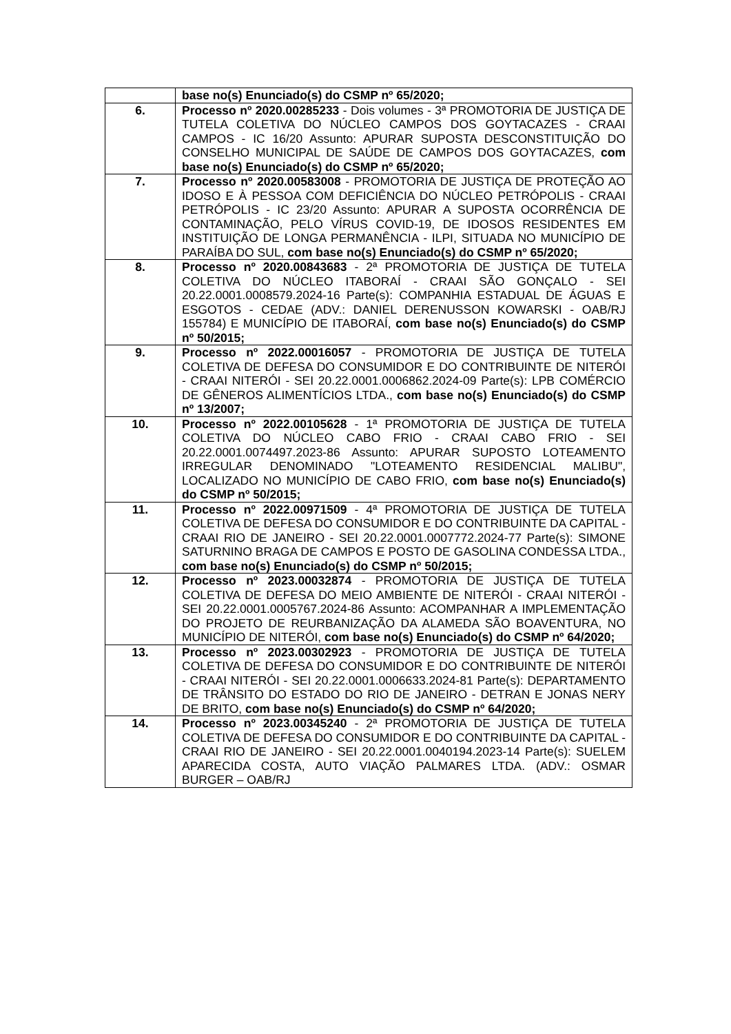| | base no(s) Enunciado(s) do CSMP nº 65/2020; |
| 6. | Processo nº 2020.00285233 - Dois volumes - 3ª PROMOTORIA DE JUSTIÇA DE TUTELA COLETIVA DO NÚCLEO CAMPOS DOS GOYTACAZES - CRAAI CAMPOS - IC 16/20 Assunto: APURAR SUPOSTA DESCONSTITUIÇÃO DO CONSELHO MUNICIPAL DE SAÚDE DE CAMPOS DOS GOYTACAZES, com base no(s) Enunciado(s) do CSMP nº 65/2020; |
| 7. | Processo nº 2020.00583008 - PROMOTORIA DE JUSTIÇA DE PROTEÇÃO AO IDOSO E À PESSOA COM DEFICIÊNCIA DO NÚCLEO PETRÓPOLIS - CRAAI PETRÓPOLIS - IC 23/20 Assunto: APURAR A SUPOSTA OCORRÊNCIA DE CONTAMINAÇÃO, PELO VÍRUS COVID-19, DE IDOSOS RESIDENTES EM INSTITUIÇÃO DE LONGA PERMANÊNCIA - ILPI, SITUADA NO MUNICÍPIO DE PARAÍBA DO SUL, com base no(s) Enunciado(s) do CSMP nº 65/2020; |
| 8. | Processo nº 2020.00843683 - 2ª PROMOTORIA DE JUSTIÇA DE TUTELA COLETIVA DO NÚCLEO ITABORAÍ - CRAAI SÃO GONÇALO - SEI 20.22.0001.0008579.2024-16 Parte(s): COMPANHIA ESTADUAL DE ÁGUAS E ESGOTOS - CEDAE (ADV.: DANIEL DERENUSSON KOWARSKI - OAB/RJ 155784) E MUNICÍPIO DE ITABORAÍ, com base no(s) Enunciado(s) do CSMP nº 50/2015; |
| 9. | Processo nº 2022.00016057 - PROMOTORIA DE JUSTIÇA DE TUTELA COLETIVA DE DEFESA DO CONSUMIDOR E DO CONTRIBUINTE DE NITERÓI - CRAAI NITERÓI - SEI 20.22.0001.0006862.2024-09 Parte(s): LPB COMÉRCIO DE GÊNEROS ALIMENTÍCIOS LTDA., com base no(s) Enunciado(s) do CSMP nº 13/2007; |
| 10. | Processo nº 2022.00105628 - 1ª PROMOTORIA DE JUSTIÇA DE TUTELA COLETIVA DO NÚCLEO CABO FRIO - CRAAI CABO FRIO - SEI 20.22.0001.0074497.2023-86 Assunto: APURAR SUPOSTO LOTEAMENTO IRREGULAR DENOMINADO "LOTEAMENTO RESIDENCIAL MALIBU", LOCALIZADO NO MUNICÍPIO DE CABO FRIO, com base no(s) Enunciado(s) do CSMP nº 50/2015; |
| 11. | Processo nº 2022.00971509 - 4ª PROMOTORIA DE JUSTIÇA DE TUTELA COLETIVA DE DEFESA DO CONSUMIDOR E DO CONTRIBUINTE DA CAPITAL - CRAAI RIO DE JANEIRO - SEI 20.22.0001.0007772.2024-77 Parte(s): SIMONE SATURNINO BRAGA DE CAMPOS E POSTO DE GASOLINA CONDESSA LTDA., com base no(s) Enunciado(s) do CSMP nº 50/2015; |
| 12. | Processo nº 2023.00032874 - PROMOTORIA DE JUSTIÇA DE TUTELA COLETIVA DE DEFESA DO MEIO AMBIENTE DE NITERÓI - CRAAI NITERÓI - SEI 20.22.0001.0005767.2024-86 Assunto: ACOMPANHAR A IMPLEMENTAÇÃO DO PROJETO DE REURBANIZAÇÃO DA ALAMEDA SÃO BOAVENTURA, NO MUNICÍPIO DE NITERÓI, com base no(s) Enunciado(s) do CSMP nº 64/2020; |
| 13. | Processo nº 2023.00302923 - PROMOTORIA DE JUSTIÇA DE TUTELA COLETIVA DE DEFESA DO CONSUMIDOR E DO CONTRIBUINTE DE NITERÓI - CRAAI NITERÓI - SEI 20.22.0001.0006633.2024-81 Parte(s): DEPARTAMENTO DE TRÂNSITO DO ESTADO DO RIO DE JANEIRO - DETRAN E JONAS NERY DE BRITO, com base no(s) Enunciado(s) do CSMP nº 64/2020; |
| 14. | Processo nº 2023.00345240 - 2ª PROMOTORIA DE JUSTIÇA DE TUTELA COLETIVA DE DEFESA DO CONSUMIDOR E DO CONTRIBUINTE DA CAPITAL - CRAAI RIO DE JANEIRO - SEI 20.22.0001.0040194.2023-14 Parte(s): SUELEM APARECIDA COSTA, AUTO VIAÇÃO PALMARES LTDA. (ADV.: OSMAR BURGER – OAB/RJ |